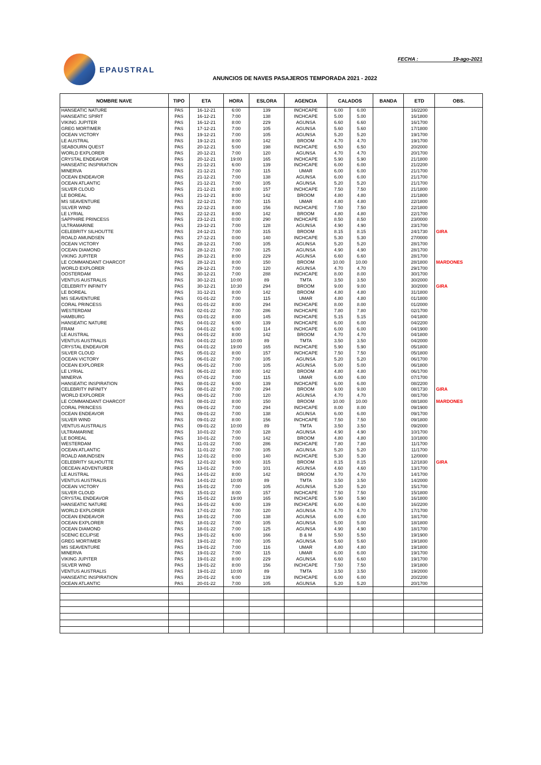EPAUSTRAL FECHA : 19-ago-2021
ANUNCIOS DE NAVES PASAJEROS TEMPORADA 2021 - 2022
| NOMBRE NAVE | TIPO | ETA | HORA | ESLORA | AGENCIA | CALADOS | | BANDA | ETD | OBS. |
| --- | --- | --- | --- | --- | --- | --- | --- | --- | --- | --- |
| HANSEATIC NATURE | PAS | 16-12-21 | 6:00 | 139 | INCHCAPE | 6.00 | 6.00 | | 16/2200 | |
| HANSEATIC SPIRIT | PAS | 16-12-21 | 7:00 | 138 | INCHCAPE | 5.00 | 5.00 | | 16/1800 | |
| VIKING JUPITER | PAS | 16-12-21 | 8:00 | 229 | AGUNSA | 6.60 | 6.60 | | 16/1700 | |
| GREG MORTIMER | PAS | 17-12-21 | 7:00 | 105 | AGUNSA | 5.60 | 5.60 | | 17/1800 | |
| OCEAN VICTORY | PAS | 19-12-21 | 7:00 | 105 | AGUNSA | 5.20 | 5.20 | | 19/1700 | |
| LE AUSTRAL | PAS | 19-12-21 | 8:00 | 142 | BROOM | 4.70 | 4.70 | | 19/1700 | |
| SEABOURN QUEST | PAS | 20-12-21 | 5:00 | 198 | INCHCAPE | 6.50 | 6.50 | | 20/2000 | |
| WORLD EXPLORER | PAS | 20-12-21 | 7:00 | 120 | AGUNSA | 4.70 | 4.70 | | 20/1700 | |
| CRYSTAL ENDEAVOR | PAS | 20-12-21 | 19:00 | 165 | INCHCAPE | 5.90 | 5.90 | | 21/1800 | |
| HANSEATIC INSPIRATION | PAS | 21-12-21 | 6:00 | 139 | INCHCAPE | 6.00 | 6.00 | | 21/2200 | |
| MINERVA | PAS | 21-12-21 | 7:00 | 115 | UMAR | 6.00 | 6.00 | | 21/1700 | |
| OCEAN ENDEAVOR | PAS | 21-12-21 | 7:00 | 138 | AGUNSA | 6.00 | 6.00 | | 21/1700 | |
| OCEAN ATLANTIC | PAS | 21-12-21 | 7:00 | 105 | AGUNSA | 5.20 | 5.20 | | 21/1700 | |
| SILVER CLOUD | PAS | 21-12-21 | 8:00 | 157 | INCHCAPE | 7.50 | 7.50 | | 21/1800 | |
| LE BOREAL | PAS | 21-12-21 | 8:00 | 142 | BROOM | 4.80 | 4.80 | | 21/1800 | |
| MS SEAVENTURE | PAS | 22-12-21 | 7:00 | 115 | UMAR | 4.80 | 4.80 | | 22/1800 | |
| SILVER WIND | PAS | 22-12-21 | 8:00 | 156 | INCHCAPE | 7.50 | 7.50 | | 22/1800 | |
| LE LYRIAL | PAS | 22-12-21 | 8:00 | 142 | BROOM | 4.80 | 4.80 | | 22/1700 | |
| SAPPHIRE PRINCESS | PAS | 23-12-21 | 0:00 | 290 | INCHCAPE | 8.50 | 8.50 | | 23/0000 | |
| ULTRAMARINE | PAS | 23-12-21 | 7:00 | 128 | AGUNSA | 4.90 | 4.90 | | 23/1700 | |
| CELEBRITY SILHOUTTE | PAS | 24-12-21 | 7:00 | 315 | BROOM | 8.15 | 8.15 | | 24/1730 | GIRA |
| ROALD AMUNDSEN | PAS | 27-12-21 | 0:00 | 140 | INCHCAPE | 5.30 | 5.30 | | 27/0000 | |
| OCEAN VICTORY | PAS | 28-12-21 | 7:00 | 105 | AGUNSA | 5.20 | 5.20 | | 28/1700 | |
| OCEAN DIAMOND | PAS | 28-12-21 | 7:00 | 125 | AGUNSA | 4.90 | 4.90 | | 28/1700 | |
| VIKING JUPITER | PAS | 28-12-21 | 8:00 | 229 | AGUNSA | 6.60 | 6.60 | | 28/1700 | |
| LE COMMANDANT CHARCOT | PAS | 28-12-21 | 8:00 | 150 | BROOM | 10.00 | 10.00 | | 28/1800 | MARDONES |
| WORLD EXPLORER | PAS | 29-12-21 | 7:00 | 120 | AGUNSA | 4.70 | 4.70 | | 29/1700 | |
| OOSTERDAM | PAS | 30-12-21 | 7:00 | 288 | INCHCAPE | 8.00 | 8.00 | | 30/1700 | |
| VENTUS AUSTRALIS | PAS | 30-12-21 | 10:00 | 89 | TMTA | 3.50 | 3.50 | | 30/2000 | |
| CELEBRITY INFINITY | PAS | 30-12-21 | 10:30 | 294 | BROOM | 9.00 | 9.00 | | 30/2000 | GIRA |
| LE BOREAL | PAS | 31-12-21 | 8:00 | 142 | BROOM | 4.80 | 4.80 | | 31/1800 | |
| MS SEAVENTURE | PAS | 01-01-22 | 7:00 | 115 | UMAR | 4.80 | 4.80 | | 01/1800 | |
| CORAL PRINCESS | PAS | 01-01-22 | 8:00 | 294 | INCHCAPE | 8.00 | 8.00 | | 01/2000 | |
| WESTERDAM | PAS | 02-01-22 | 7:00 | 286 | INCHCAPE | 7.80 | 7.80 | | 02/1700 | |
| HAMBURG | PAS | 03-01-22 | 8:00 | 145 | INCHCAPE | 5.15 | 5.15 | | 04/1800 | |
| HANSEATIC NATURE | PAS | 04-01-22 | 6:00 | 139 | INCHCAPE | 6.00 | 6.00 | | 04/2200 | |
| FRAM | PAS | 04-01-22 | 6:00 | 114 | INCHCAPE | 6.00 | 6.00 | | 04/1900 | |
| LE AUSTRAL | PAS | 04-01-22 | 8:00 | 142 | BROOM | 4.70 | 4.70 | | 04/1800 | |
| VENTUS AUSTRALIS | PAS | 04-01-22 | 10:00 | 89 | TMTA | 3.50 | 3.50 | | 04/2000 | |
| CRYSTAL ENDEAVOR | PAS | 04-01-22 | 19:00 | 165 | INCHCAPE | 5.90 | 5.90 | | 05/1800 | |
| SILVER CLOUD | PAS | 05-01-22 | 8:00 | 157 | INCHCAPE | 7.50 | 7.50 | | 05/1800 | |
| OCEAN VICTORY | PAS | 06-01-22 | 7:00 | 105 | AGUNSA | 5.20 | 5.20 | | 06/1700 | |
| OCEAN EXPLORER | PAS | 06-01-22 | 7:00 | 105 | AGUNSA | 5.00 | 5.00 | | 06/1800 | |
| LE LYRIAL | PAS | 06-01-22 | 8:00 | 142 | BROOM | 4.80 | 4.80 | | 06/1700 | |
| MINERVA | PAS | 07-01-22 | 7:00 | 115 | UMAR | 6.00 | 6.00 | | 07/1700 | |
| HANSEATIC INSPIRATION | PAS | 08-01-22 | 6:00 | 139 | INCHCAPE | 6.00 | 6.00 | | 08/2200 | |
| CELEBRITY INFINITY | PAS | 08-01-22 | 7:00 | 294 | BROOM | 9.00 | 9.00 | | 08/1730 | GIRA |
| WORLD EXPLORER | PAS | 08-01-22 | 7:00 | 120 | AGUNSA | 4.70 | 4.70 | | 08/1700 | |
| LE COMMANDANT CHARCOT | PAS | 08-01-22 | 8:00 | 150 | BROOM | 10.00 | 10.00 | | 08/1800 | MARDONES |
| CORAL PRINCESS | PAS | 09-01-22 | 7:00 | 294 | INCHCAPE | 8.00 | 8.00 | | 09/1900 | |
| OCEAN ENDEAVOR | PAS | 09-01-22 | 7:00 | 138 | AGUNSA | 6.00 | 6.00 | | 09/1700 | |
| SILVER WIND | PAS | 09-01-22 | 8:00 | 156 | INCHCAPE | 7.50 | 7.50 | | 09/1800 | |
| VENTUS AUSTRALIS | PAS | 09-01-22 | 10:00 | 89 | TMTA | 3.50 | 3.50 | | 09/2000 | |
| ULTRAMARINE | PAS | 10-01-22 | 7:00 | 128 | AGUNSA | 4.90 | 4.90 | | 10/1700 | |
| LE BOREAL | PAS | 10-01-22 | 7:00 | 142 | BROOM | 4.80 | 4.80 | | 10/1800 | |
| WESTERDAM | PAS | 11-01-22 | 7:00 | 286 | INCHCAPE | 7.80 | 7.80 | | 11/1700 | |
| OCEAN ATLANTIC | PAS | 11-01-22 | 7:00 | 105 | AGUNSA | 5.20 | 5.20 | | 11/1700 | |
| ROALD AMUNDSEN | PAS | 12-01-22 | 0:00 | 140 | INCHCAPE | 5.30 | 5.30 | | 12/0000 | |
| CELEBRITY SILHOUTTE | PAS | 12-01-22 | 9:00 | 315 | BROOM | 8.15 | 8.15 | | 12/1830 | GIRA |
| OECEAN ADVENTURER | PAS | 13-01-22 | 7:00 | 101 | AGUNSA | 4.60 | 4.60 | | 13/1700 | |
| LE AUSTRAL | PAS | 14-01-22 | 8:00 | 142 | BROOM | 4.70 | 4.70 | | 14/1700 | |
| VENTUS AUSTRALIS | PAS | 14-01-22 | 10:00 | 89 | TMTA | 3.50 | 3.50 | | 14/2000 | |
| OCEAN VICTORY | PAS | 15-01-22 | 7:00 | 105 | AGUNSA | 5.20 | 5.20 | | 15/1700 | |
| SILVER CLOUD | PAS | 15-01-22 | 8:00 | 157 | INCHCAPE | 7.50 | 7.50 | | 15/1800 | |
| CRYSTAL ENDEAVOR | PAS | 15-01-22 | 19:00 | 165 | INCHCAPE | 5.90 | 5.90 | | 16/1800 | |
| HANSEATIC NATURE | PAS | 16-01-22 | 6:00 | 139 | INCHCAPE | 6.00 | 6.00 | | 16/2200 | |
| WORLD EXPLORER | PAS | 17-01-22 | 7:00 | 120 | AGUNSA | 4.70 | 4.70 | | 17/1700 | |
| OCEAN ENDEAVOR | PAS | 18-01-22 | 7:00 | 138 | AGUNSA | 6.00 | 6.00 | | 18/1700 | |
| OCEAN EXPLORER | PAS | 18-01-22 | 7:00 | 105 | AGUNSA | 5.00 | 5.00 | | 18/1800 | |
| OCEAN DIAMOND | PAS | 18-01-22 | 7:00 | 125 | AGUNSA | 4.90 | 4.90 | | 18/1700 | |
| SCENIC ECLIPSE | PAS | 19-01-22 | 6:00 | 166 | B & M | 5.50 | 5.50 | | 19/1900 | |
| GREG MORTIMER | PAS | 19-01-22 | 7:00 | 105 | AGUNSA | 5.60 | 5.60 | | 19/1800 | |
| MS SEAVENTURE | PAS | 19-01-22 | 7:00 | 116 | UMAR | 4.80 | 4.80 | | 19/1800 | |
| MINERVA | PAS | 19-01-22 | 7:00 | 115 | UMAR | 6.00 | 6.00 | | 19/1700 | |
| VIKING JUPITER | PAS | 19-01-22 | 8:00 | 229 | AGUNSA | 6.60 | 6.60 | | 19/1700 | |
| SILVER WIND | PAS | 19-01-22 | 8:00 | 156 | INCHCAPE | 7.50 | 7.50 | | 19/1800 | |
| VENTUS AUSTRALIS | PAS | 19-01-22 | 10:00 | 89 | TMTA | 3.50 | 3.50 | | 19/2000 | |
| HANSEATIC INSPIRATION | PAS | 20-01-22 | 6:00 | 139 | INCHCAPE | 6.00 | 6.00 | | 20/2200 | |
| OCEAN ATLANTIC | PAS | 20-01-22 | 7:00 | 105 | AGUNSA | 5.20 | 5.20 | | 20/1700 | |